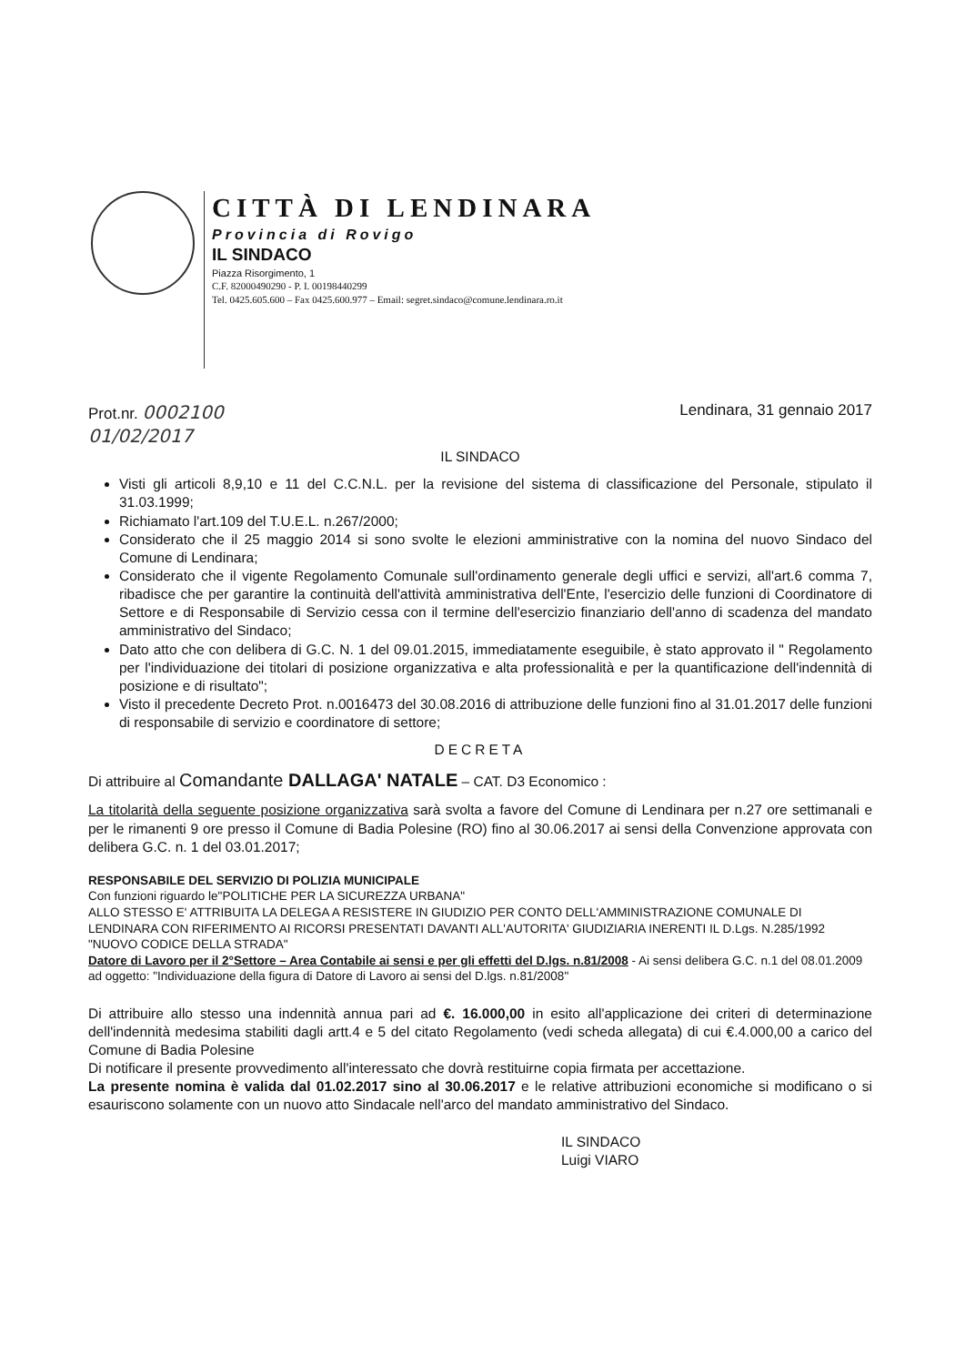CITTÀ DI LENDINARA
Provincia di Rovigo
IL SINDACO
Piazza Risorgimento, 1
C.F. 82000490290 - P. I. 00198440299
Tel. 0425.605.600 – Fax 0425.600.977 – Email: segret.sindaco@comune.lendinara.ro.it
Prot.nr. 0002100
01/02/2017
Lendinara, 31 gennaio 2017
IL SINDACO
Visti gli articoli 8,9,10 e 11 del C.C.N.L. per la revisione del sistema di classificazione del Personale, stipulato il 31.03.1999;
Richiamato l'art.109 del T.U.E.L. n.267/2000;
Considerato che il 25 maggio 2014 si sono svolte le elezioni amministrative con la nomina del nuovo Sindaco del Comune di Lendinara;
Considerato che il vigente Regolamento Comunale sull'ordinamento generale degli uffici e servizi, all'art.6 comma 7, ribadisce che per garantire la continuità dell'attività amministrativa dell'Ente, l'esercizio delle funzioni di Coordinatore di Settore e di Responsabile di Servizio cessa con il termine dell'esercizio finanziario dell'anno di scadenza del mandato amministrativo del Sindaco;
Dato atto che con delibera di G.C. N. 1 del 09.01.2015, immediatamente eseguibile, è stato approvato il " Regolamento per l'individuazione dei titolari di posizione organizzativa e alta professionalità e per la quantificazione dell'indennità di posizione e di risultato";
Visto il precedente Decreto Prot. n.0016473 del 30.08.2016 di attribuzione delle funzioni fino al 31.01.2017 delle funzioni di responsabile di servizio e coordinatore di settore;
DECRETA
Di attribuire al Comandante DALLAGA' NATALE – CAT. D3 Economico :
La titolarità della seguente posizione organizzativa sarà svolta a favore del Comune di Lendinara per n.27 ore settimanali e per le rimanenti 9 ore presso il Comune di Badia Polesine (RO) fino al 30.06.2017 ai sensi della Convenzione approvata con delibera G.C. n. 1 del 03.01.2017;
RESPONSABILE DEL SERVIZIO DI POLIZIA MUNICIPALE
Con funzioni riguardo le"POLITICHE PER LA SICUREZZA URBANA"
ALLO STESSO E' ATTRIBUITA LA DELEGA A RESISTERE IN GIUDIZIO PER CONTO DELL'AMMINISTRAZIONE COMUNALE DI LENDINARA CON RIFERIMENTO AI RICORSI PRESENTATI DAVANTI ALL'AUTORITA' GIUDIZIARIA INERENTI IL D.Lgs. N.285/1992 "NUOVO CODICE DELLA STRADA"
Datore di Lavoro per il 2°Settore – Area Contabile ai sensi e per gli effetti del D.lgs. n.81/2008 - Ai sensi delibera G.C. n.1 del 08.01.2009 ad oggetto: "Individuazione della figura di Datore di Lavoro ai sensi del D.lgs. n.81/2008"
Di attribuire allo stesso una indennità annua pari ad €. 16.000,00 in esito all'applicazione dei criteri di determinazione dell'indennità medesima stabiliti dagli artt.4 e 5 del citato Regolamento (vedi scheda allegata) di cui €.4.000,00 a carico del Comune di Badia Polesine
Di notificare il presente provvedimento all'interessato che dovrà restituirne copia firmata per accettazione.
La presente nomina è valida dal 01.02.2017 sino al 30.06.2017 e le relative attribuzioni economiche si modificano o si esauriscono solamente con un nuovo atto Sindacale nell'arco del mandato amministrativo del Sindaco.
IL SINDACO
Luigi VIARO